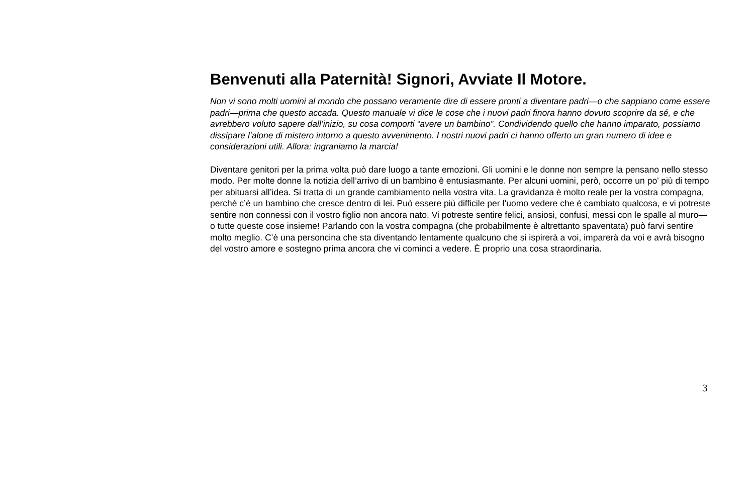Benvenuti alla Paternità! Signori, Avviate Il Motore.
Non vi sono molti uomini al mondo che possano veramente dire di essere pronti a diventare padri—o che sappiano come essere padri—prima che questo accada. Questo manuale vi dice le cose che i nuovi padri finora hanno dovuto scoprire da sé, e che avrebbero voluto sapere dall’inizio, su cosa comporti “avere un bambino”. Condividendo quello che hanno imparato, possiamo dissipare l’alone di mistero intorno a questo avvenimento. I nostri nuovi padri ci hanno offerto un gran numero di idee e considerazioni utili. Allora: ingraniamo la marcia!
Diventare genitori per la prima volta può dare luogo a tante emozioni. Gli uomini e le donne non sempre la pensano nello stesso modo. Per molte donne la notizia dell’arrivo di un bambino è entusiasmante. Per alcuni uomini, però, occorre un po’ più di tempo per abituarsi all’idea. Si tratta di un grande cambiamento nella vostra vita. La gravidanza è molto reale per la vostra compagna, perché c’è un bambino che cresce dentro di lei. Può essere più difficile per l’uomo vedere che è cambiato qualcosa, e vi potreste sentire non connessi con il vostro figlio non ancora nato. Vi potreste sentire felici, ansiosi, confusi, messi con le spalle al muro—o tutte queste cose insieme! Parlando con la vostra compagna (che probabilmente è altrettanto spaventata) può farvi sentire molto meglio. C’è una personcina che sta diventando lentamente qualcuno che si ispirerà a voi, imparerà da voi e avrà bisogno del vostro amore e sostegno prima ancora che vi cominci a vedere. È proprio una cosa straordinaria.
3